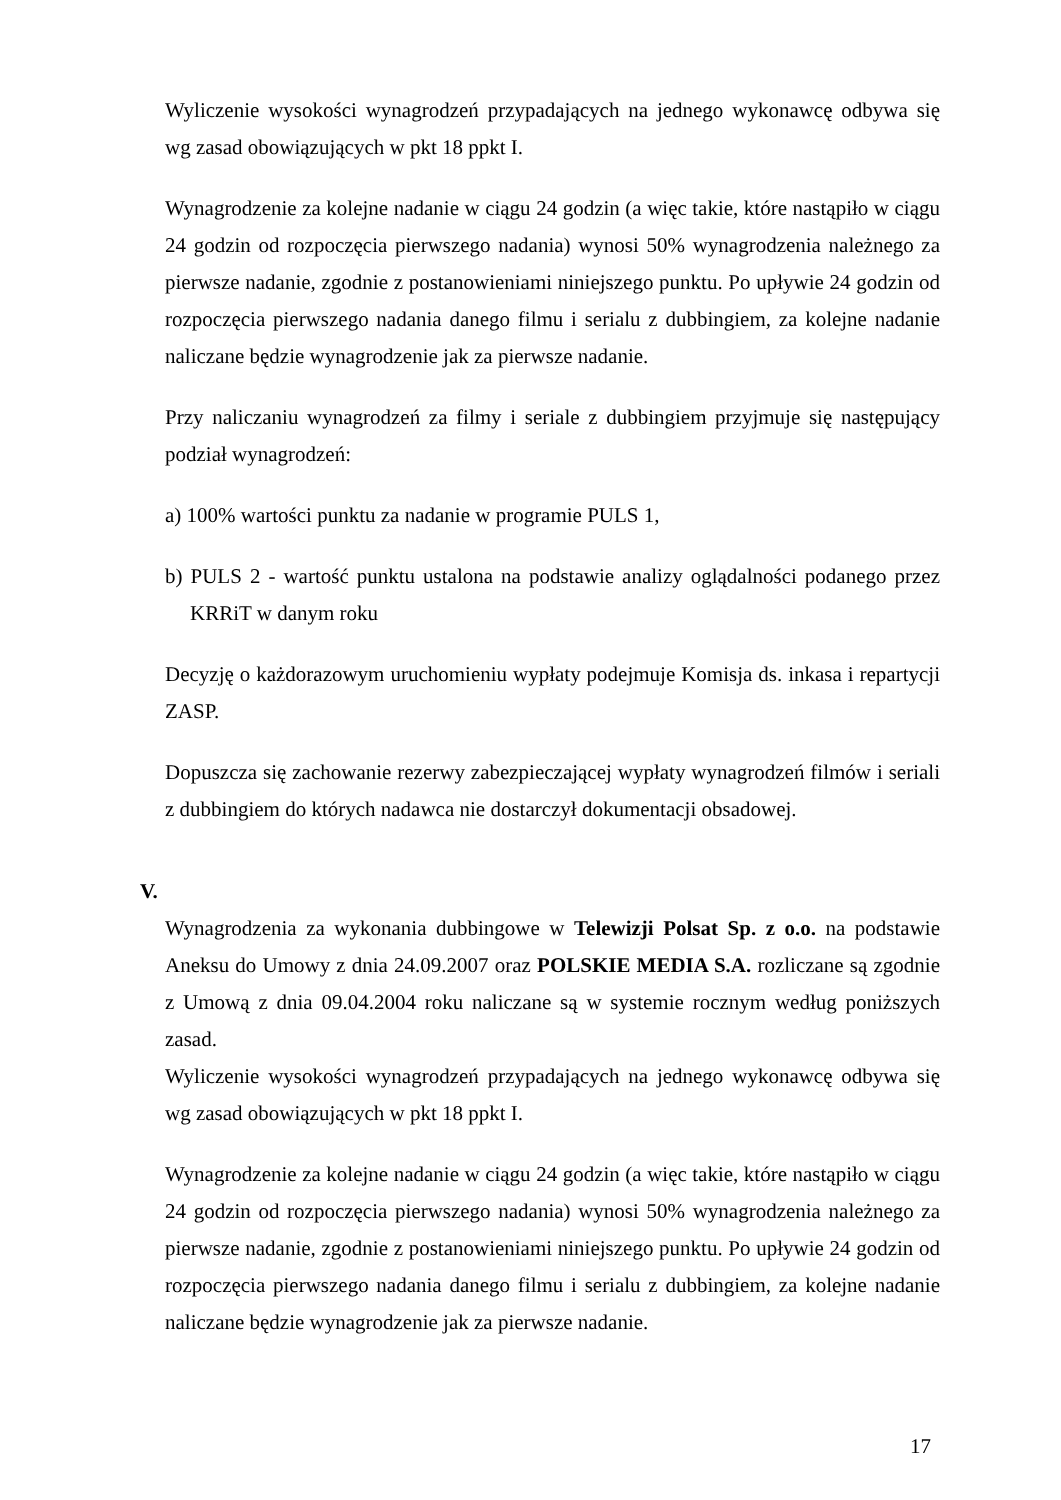Wyliczenie wysokości wynagrodzeń przypadających na jednego wykonawcę odbywa się wg zasad obowiązujących w pkt 18 ppkt I.
Wynagrodzenie za kolejne nadanie w ciągu 24 godzin (a więc takie, które nastąpiło w ciągu 24 godzin od rozpoczęcia pierwszego nadania) wynosi 50% wynagrodzenia należnego za pierwsze nadanie, zgodnie z postanowieniami niniejszego punktu. Po upływie 24 godzin od rozpoczęcia pierwszego nadania danego filmu i serialu z dubbingiem, za kolejne nadanie naliczane będzie wynagrodzenie jak za pierwsze nadanie.
Przy naliczaniu wynagrodzeń za filmy i seriale z dubbingiem przyjmuje się następujący podział wynagrodzeń:
a) 100% wartości punktu za nadanie w programie PULS 1,
b) PULS 2 - wartość punktu ustalona na podstawie analizy oglądalności podanego przez KRRiT w danym roku
Decyzję o każdorazowym uruchomieniu wypłaty podejmuje Komisja ds. inkasa i repartycji ZASP.
Dopuszcza się zachowanie rezerwy zabezpieczającej wypłaty wynagrodzeń filmów i seriali z dubbingiem do których nadawca nie dostarczył dokumentacji obsadowej.
V.
Wynagrodzenia za wykonania dubbingowe w Telewizji Polsat Sp. z o.o. na podstawie Aneksu do Umowy z dnia 24.09.2007 oraz POLSKIE MEDIA S.A. rozliczane są zgodnie z Umową z dnia 09.04.2004 roku naliczane są w systemie rocznym według poniższych zasad.
Wyliczenie wysokości wynagrodzeń przypadających na jednego wykonawcę odbywa się wg zasad obowiązujących w pkt 18 ppkt I.
Wynagrodzenie za kolejne nadanie w ciągu 24 godzin (a więc takie, które nastąpiło w ciągu 24 godzin od rozpoczęcia pierwszego nadania) wynosi 50% wynagrodzenia należnego za pierwsze nadanie, zgodnie z postanowieniami niniejszego punktu. Po upływie 24 godzin od rozpoczęcia pierwszego nadania danego filmu i serialu z dubbingiem, za kolejne nadanie naliczane będzie wynagrodzenie jak za pierwsze nadanie.
17